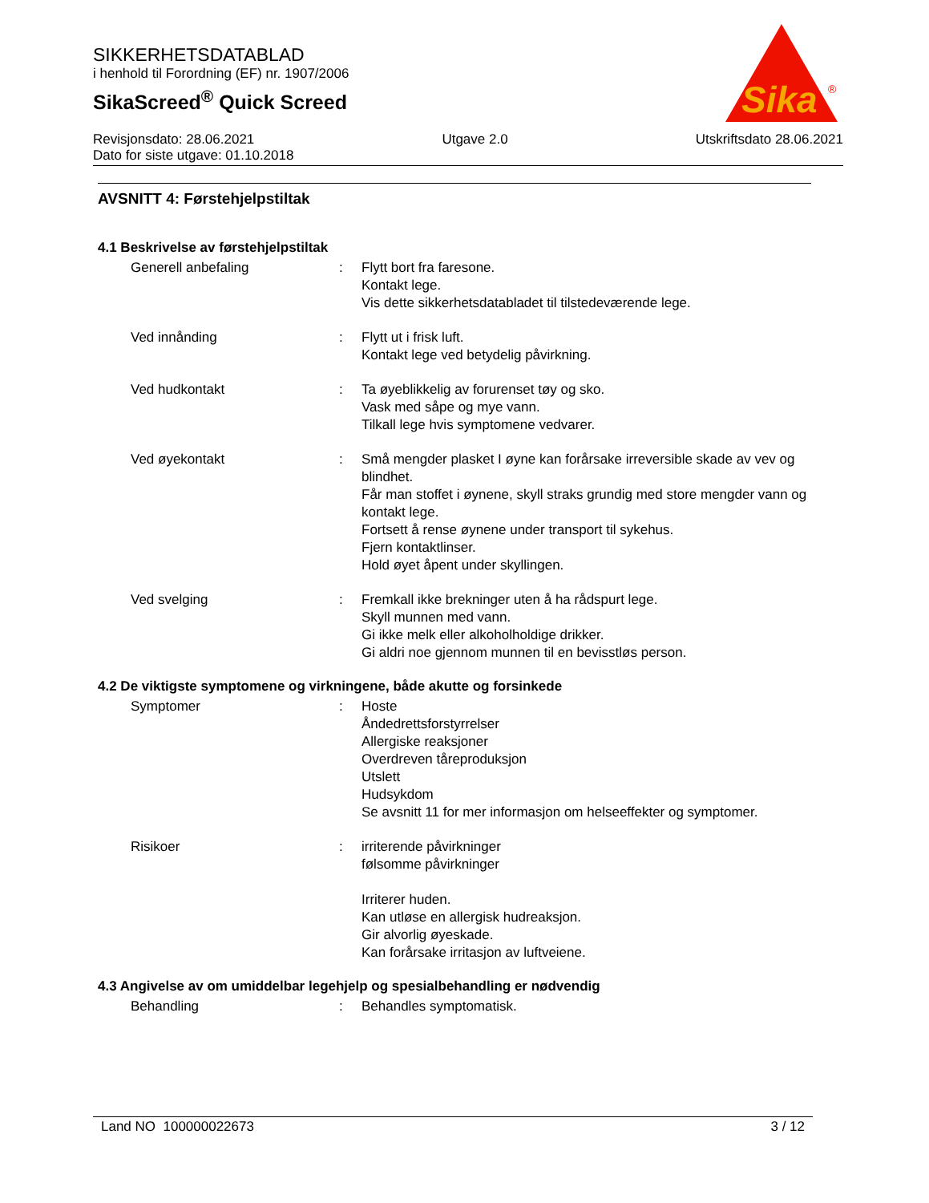SIKKERHETSDATABLAD
i henhold til Forordning (EF) nr. 1907/2006
SikaScreed<sup>®</sup> Quick Screed
Sika
®
Revisjonsdato: 28.06.2021 Utgave 2.0 Utskriftsdato 28.06.2021
Dato for siste utgave: 01.10.2018
AVSNITT 4: Førstehjelpstiltak
4.1 Beskrivelse av førstehjelpstiltak
Generell anbefaling: Flytt bort fra faresone.
Kontakt lege.
Vis dette sikkerhetsdatabladet til tilstedeværende lege.
Ved innånding: Flytt ut i frisk luft.
Kontakt lege ved betydelig påvirkning.
Ved hudkontakt: Ta øyeblikkelig av forurenset tøy og sko.
Vask med såpe og mye vann.
Tilkall lege hvis symptomene vedvarer.
Ved øyekontakt: Små mengder plasket I øyne kan forårsake irreversible skade av vev og blindhet.
Får man stoffet i øynene, skyll straks grundig med store mengder vann og kontakt lege.
Fortsett å rense øynene under transport til sykehus.
Fjern kontaktlinser.
Hold øyet åpent under skyllingen.
Ved svelging: Fremkall ikke brekninger uten å ha rådspurt lege.
Skyll munnen med vann.
Gi ikke melk eller alkoholholdige drikker.
Gi aldri noe gjennom munnen til en bevisstløs person.
4.2 De viktigste symptomene og virkningene, både akutte og forsinkede
Symptomer: Hoste
Åndedrettsforstyrrelser
Allergiske reaksjoner
Overdreven tåreproduksjon
Utslett
Hudsykdom
Se avsnitt 11 for mer informasjon om helseeffekter og symptomer.
Risikoer: irriterende påvirkninger
følsomme påvirkninger
Irriterer huden.
Kan utløse en allergisk hudreaksjon.
Gir alvorlig øyeskade.
Kan forårsake irritasjon av luftveiene.
4.3 Angivelse av om umiddelbar legehjelp og spesialbehandling er nødvendig
Behandling: Behandles symptomatisk.
Land NO 100000022673 3 / 12